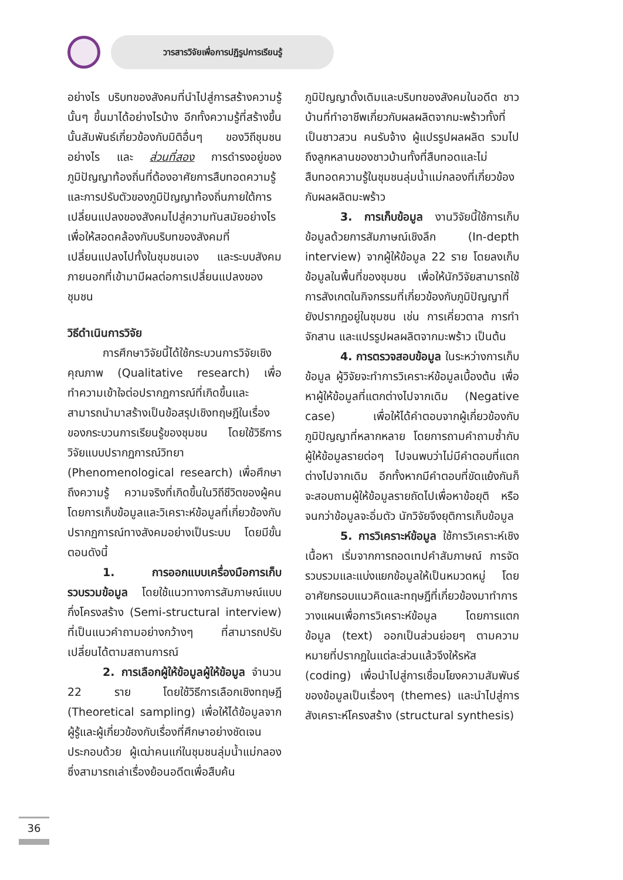วารสารวิจัยเพื่อการปฏิรูปการเรียนรู้
อย่างไร บริบทของสังคมที่นำไปสู่การสร้างความรู้นั้นๆ ขึ้นมาได้อย่างไรบ้าง อีกทั้งความรู้ที่สร้างขึ้นนั้นสัมพันธ์เกี่ยวข้องกับมิติอื่นๆ ของวิถีชุมชนอย่างไร และ ส่วนที่สอง การดำรงอยู่ของภูมิปัญญาท้องถิ่นที่ต้องอาศัยการสืบทอดความรู้และการปรับตัวของภูมิปัญญาท้องถิ่นภายใต้การเปลี่ยนแปลงของสังคมไปสู่ความทันสมัยอย่างไร เพื่อให้สอดคล้องกับบริบทของสังคมที่เปลี่ยนแปลงไปทั้งในชุมชนเอง และระบบสังคมภายนอกที่เข้ามามีผลต่อการเปลี่ยนแปลงของชุมชน
วิธีดำเนินการวิจัย
การศึกษาวิจัยนี้ได้ใช้กระบวนการวิจัยเชิงคุณภาพ (Qualitative research) เพื่อทำความเข้าใจต่อปรากฏการณ์ที่เกิดขึ้นและสามารถนำมาสร้างเป็นข้อสรุปเชิงทฤษฎีในเรื่องของกระบวนการเรียนรู้ของชุมชน โดยใช้วิธีการวิจัยแบบปรากฏการณ์วิทยา (Phenomenological research) เพื่อศึกษาถึงความรู้ ความจริงที่เกิดขึ้นในวิถีชีวิตของผู้คน โดยการเก็บข้อมูลและวิเคราะห์ข้อมูลที่เกี่ยวข้องกับปรากฏการณ์ทางสังคมอย่างเป็นระบบ โดยมีขั้นตอนดังนี้
1. การออกแบบเครื่องมือการเก็บรวบรวมข้อมูล โดยใช้แนวทางการสัมภาษณ์แบบกึ่งโครงสร้าง (Semi-structural interview) ที่เป็นแนวคำถามอย่างกว้างๆ ที่สามารถปรับเปลี่ยนได้ตามสถานการณ์
2. การเลือกผู้ให้ข้อมูลผู้ให้ข้อมูล จำนวน 22 ราย โดยใช้วิธีการเลือกเชิงทฤษฎี (Theoretical sampling) เพื่อให้ได้ข้อมูลจากผู้รู้และผู้เกี่ยวข้องกับเรื่องที่ศึกษาอย่างชัดเจน ประกอบด้วย ผู้เฒ่าคนแก่ในชุมชนลุ่มน้ำแม่กลอง ซึ่งสามารถเล่าเรื่องย้อนอดีตเพื่อสืบค้น
ภูมิปัญญาดั้งเดิมและบริบทของสังคมในอดีต ชาวบ้านที่ทำอาชีพเกี่ยวกับผลผลิตจากมะพร้าวทั้งที่เป็นชาวสวน คนรับจ้าง ผู้แปรรูปผลผลิต รวมไปถึงลูกหลานของชาวบ้านทั้งที่สืบทอดและไม่สืบทอดความรู้ในชุมชนลุ่มน้ำแม่กลองที่เกี่ยวข้องกับผลผลิตมะพร้าว
3. การเก็บข้อมูล งานวิจัยนี้ใช้การเก็บข้อมูลด้วยการสัมภาษณ์เชิงลึก (In-depth interview) จากผู้ให้ข้อมูล 22 ราย โดยลงเก็บข้อมูลในพื้นที่ของชุมชน เพื่อให้นักวิจัยสามารถใช้การสังเกตในกิจกรรมที่เกี่ยวข้องกับภูมิปัญญาที่ยังปรากฏอยู่ในชุมชน เช่น การเคี่ยวตาล การทำจักสาน และแปรรูปผลผลิตจากมะพร้าว เป็นต้น
4. การตรวจสอบข้อมูล ในระหว่างการเก็บข้อมูล ผู้วิจัยจะทำการวิเคราะห์ข้อมูลเบื้องต้น เพื่อหาผู้ให้ข้อมูลที่แตกต่างไปจากเดิม (Negative case) เพื่อให้ได้คำตอบจากผู้เกี่ยวข้องกับภูมิปัญญาที่หลากหลาย โดยการถามคำถามซ้ำกับผู้ให้ข้อมูลรายต่อๆ ไปจนพบว่าไม่มีคำตอบที่แตกต่างไปจากเดิม อีกทั้งหากมีคำตอบที่ขัดแย้งกันก็จะสอบถามผู้ให้ข้อมูลรายถัดไปเพื่อหาข้อยุติ หรือจนกว่าข้อมูลจะอิ่มตัว นักวิจัยจึงยุติการเก็บข้อมูล
5. การวิเคราะห์ข้อมูล ใช้การวิเคราะห์เชิงเนื้อหา เริ่มจากการถอดเทปคำสัมภาษณ์ การจัดรวบรวมและแบ่งแยกข้อมูลให้เป็นหมวดหมู่ โดยอาศัยกรอบแนวคิดและทฤษฎีที่เกี่ยวข้องมาทำการวางแผนเพื่อการวิเคราะห์ข้อมูล โดยการแตกข้อมูล (text) ออกเป็นส่วนย่อยๆ ตามความหมายที่ปรากฏในแต่ละส่วนแล้วจึงให้รหัส (coding) เพื่อนำไปสู่การเชื่อมโยงความสัมพันธ์ของข้อมูลเป็นเรื่องๆ (themes) และนำไปสู่การสังเคราะห์โครงสร้าง (structural synthesis)
36